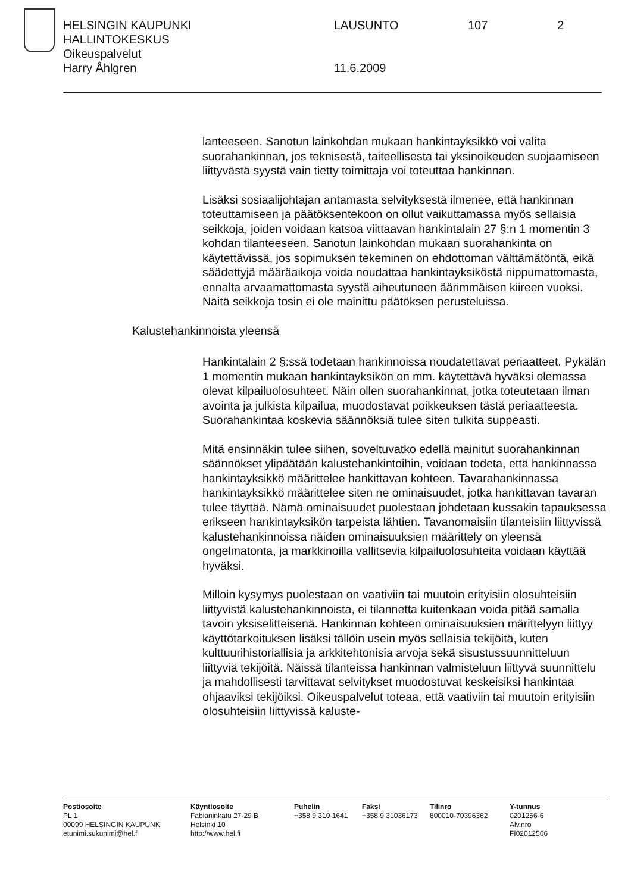HELSINGIN KAUPUNKI LAUSUNTO 107 2
HALLINTOKESKUS
Oikeuspalvelut
Harry Åhlgren 11.6.2009
lanteeseen. Sanotun lainkohdan mukaan hankintayksikkö voi valita suorahankinnan, jos teknisestä, taiteellisesta tai yksinoikeuden suojaamiseen liittyvästä syystä vain tietty toimittaja voi toteuttaa hankinnan.
Lisäksi sosiaalijohtajan antamasta selvityksestä ilmenee, että hankinnan toteuttamiseen ja päätöksentekoon on ollut vaikuttamassa myös sellaisia seikkoja, joiden voidaan katsoa viittaavan hankintalain 27 §:n 1 momentin 3 kohdan tilanteeseen. Sanotun lainkohdan mukaan suorahankinta on käytettävissä, jos sopimuksen tekeminen on ehdottoman välttämätöntä, eikä säädettyjä määräaikoja voida noudattaa hankintayksiköstä riippumattomasta, ennalta arvaamattomasta syystä aiheutuneen äärimmäisen kiireen vuoksi. Näitä seikkoja tosin ei ole mainittu päätöksen perusteluissa.
Kalustehankinnoista yleensä
Hankintalain 2 §:ssä todetaan hankinnoissa noudatettavat periaatteet. Pykälän 1 momentin mukaan hankintayksikön on mm. käytettävä hyväksi olemassa olevat kilpailuolosuhteet. Näin ollen suorahankinnat, jotka toteutetaan ilman avointa ja julkista kilpailua, muodostavat poikkeuksen tästä periaatteesta. Suorahankintaa koskevia säännöksiä tulee siten tulkita suppeasti.
Mitä ensinnäkin tulee siihen, soveltuvatko edellä mainitut suorahankinnan säännökset ylipäätään kalustehankintoihin, voidaan todeta, että hankinnassa hankintayksikkö määrittelee hankittavan kohteen. Tavarahankinnassa hankintayksikkö määrittelee siten ne ominaisuudet, jotka hankittavan tavaran tulee täyttää. Nämä ominaisuudet puolestaan johdetaan kussakin tapauksessa erikseen hankintayksikön tarpeista lähtien. Tavanomaisiin tilanteisiin liittyvissä kalustehankinnoissa näiden ominaisuuksien määrittely on yleensä ongelmatonta, ja markkinoilla vallitsevia kilpailuolosuhteita voidaan käyttää hyväksi.
Milloin kysymys puolestaan on vaativiin tai muutoin erityisiin olosuhteisiin liittyvistä kalustehankinnoista, ei tilannetta kuitenkaan voida pitää samalla tavoin yksiselitteisenä. Hankinnan kohteen ominaisuuksien märittelyyn liittyy käyttötarkoituksen lisäksi tällöin usein myös sellaisia tekijöitä, kuten kulttuurihistoriallisia ja arkkitehtonisia arvoja sekä sisustussuunnitteluun liittyviä tekijöitä. Näissä tilanteissa hankinnan valmisteluun liittyvä suunnittelu ja mahdollisesti tarvittavat selvitykset muodostuvat keskeisiksi hankintaa ohjaaviksi tekijöiksi. Oikeuspalvelut toteaa, että vaativiin tai muutoin erityisiin olosuhteisiin liittyvissä kaluste-
Postiosoite
PL 1
00099 HELSINGIN KAUPUNKI
etunimi.sukunimi@hel.fi
Käyntiosoite
Fabianinkatu 27-29 B
Helsinki 10
http://www.hel.fi
Puhelin
+358 9 310 1641
Faksi
+358 9 31036173
Tilinro
800010-70396362
Y-tunnus
0201256-6
Alv.nro
FI02012566